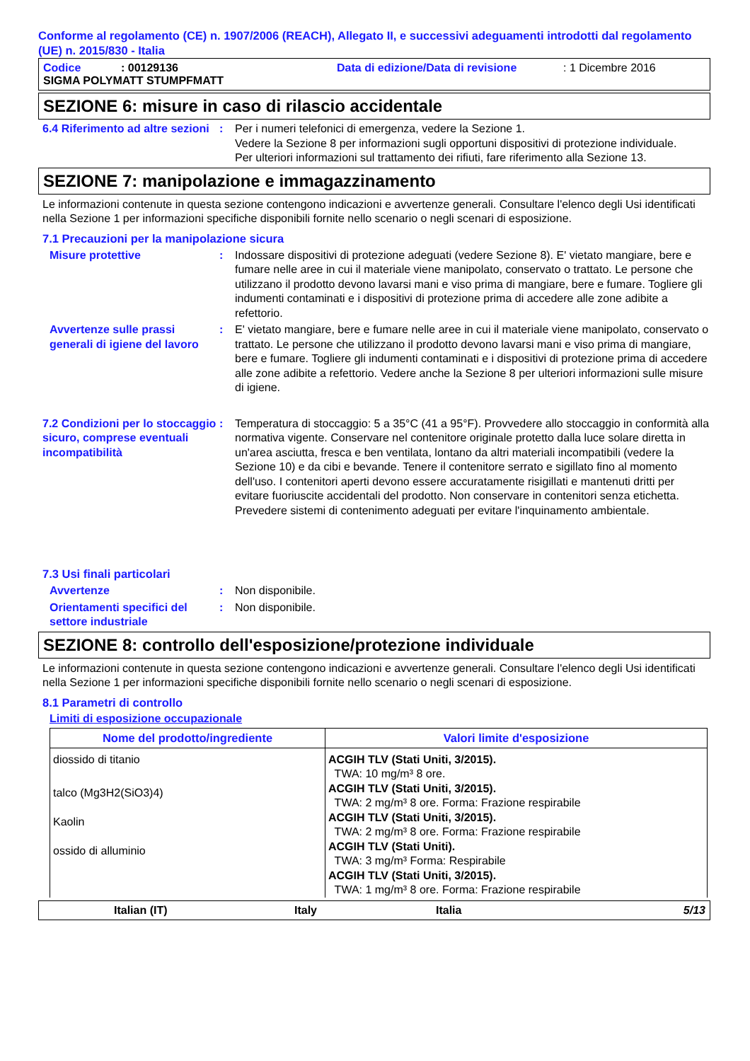Conforme al regolamento (CE) n. 1907/2006 (REACH), Allegato II, e successivi adeguamenti introdotti dal regolamento (UE) n. 2015/830 - Italia
Codice: 00129136 Data di edizione/Data di revisione: 1 Dicembre 2016
SIGMA POLYMATT STUMPFMATT
SEZIONE 6: misure in caso di rilascio accidentale
6.4 Riferimento ad altre sezioni
: Per i numeri telefonici di emergenza, vedere la Sezione 1.
Vedere la Sezione 8 per informazioni sugli opportuni dispositivi di protezione individuale.
Per ulteriori informazioni sul trattamento dei rifiuti, fare riferimento alla Sezione 13.
SEZIONE 7: manipolazione e immagazzinamento
Le informazioni contenute in questa sezione contengono indicazioni e avvertenze generali. Consultare l'elenco degli Usi identificati nella Sezione 1 per informazioni specifiche disponibili fornite nello scenario o negli scenari di esposizione.
7.1 Precauzioni per la manipolazione sicura
Misure protettive : Indossare dispositivi di protezione adeguati (vedere Sezione 8). E' vietato mangiare, bere e fumare nelle aree in cui il materiale viene manipolato, conservato o trattato. Le persone che utilizzano il prodotto devono lavarsi mani e viso prima di mangiare, bere e fumare. Togliere gli indumenti contaminati e i dispositivi di protezione prima di accedere alle zone adibite a refettorio.
Avvertenze sulle prassi generali di igiene del lavoro
: E' vietato mangiare, bere e fumare nelle aree in cui il materiale viene manipolato, conservato o trattato. Le persone che utilizzano il prodotto devono lavarsi mani e viso prima di mangiare, bere e fumare. Togliere gli indumenti contaminati e i dispositivi di protezione prima di accedere alle zone adibite a refettorio. Vedere anche la Sezione 8 per ulteriori informazioni sulle misure di igiene.
7.2 Condizioni per lo stoccaggio sicuro, comprese eventuali incompatibilità
: Temperatura di stoccaggio: 5 a 35°C (41 a 95°F). Provvedere allo stoccaggio in conformità alla normativa vigente. Conservare nel contenitore originale protetto dalla luce solare diretta in un'area asciutta, fresca e ben ventilata, lontano da altri materiali incompatibili (vedere la Sezione 10) e da cibi e bevande. Tenere il contenitore serrato e sigillato fino al momento dell'uso. I contenitori aperti devono essere accuratamente risigillati e mantenuti dritti per evitare fuoriuscite accidentali del prodotto. Non conservare in contenitori senza etichetta. Prevedere sistemi di contenimento adeguati per evitare l'inquinamento ambientale.
7.3 Usi finali particolari
Avvertenze : Non disponibile.
Orientamenti specifici del settore industriale
: Non disponibile.
SEZIONE 8: controllo dell'esposizione/protezione individuale
Le informazioni contenute in questa sezione contengono indicazioni e avvertenze generali. Consultare l'elenco degli Usi identificati nella Sezione 1 per informazioni specifiche disponibili fornite nello scenario o negli scenari di esposizione.
8.1 Parametri di controllo
Limiti di esposizione occupazionale
| Nome del prodotto/ingrediente | Valori limite d'esposizione |
| --- | --- |
| diossido di titanio | ACGIH TLV (Stati Uniti, 3/2015). TWA: 10 mg/m³ 8 ore. |
| talco (Mg3H2(SiO3)4) | ACGIH TLV (Stati Uniti, 3/2015). TWA: 2 mg/m³ 8 ore. Forma: Frazione respirabile |
| Kaolin | ACGIH TLV (Stati Uniti, 3/2015). TWA: 2 mg/m³ 8 ore. Forma: Frazione respirabile |
| ossido di alluminio | ACGIH TLV (Stati Uniti). TWA: 3 mg/m³ Forma: Respirabile ACGIH TLV (Stati Uniti, 3/2015). TWA: 1 mg/m³ 8 ore. Forma: Frazione respirabile |
Italian (IT) Italy Italia 5/13